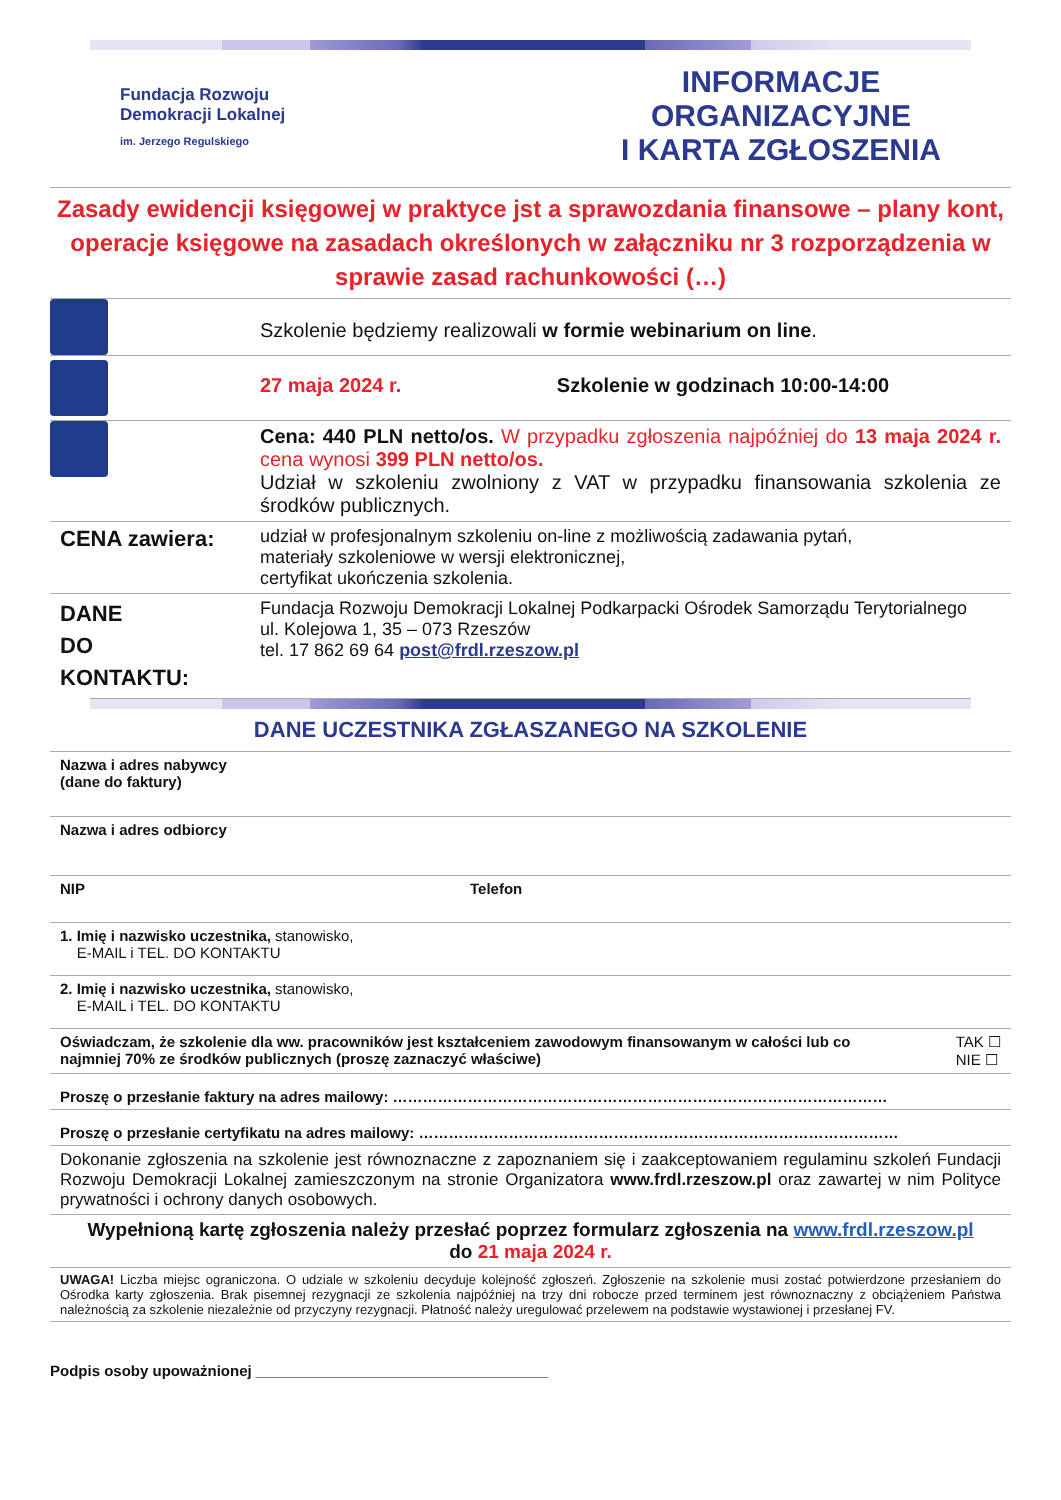Fundacja Rozwoju
Demokracji Lokalnej
im. Jerzego Regulskiego
INFORMACJE ORGANIZACYJNE
I KARTA ZGŁOSZENIA
Zasady ewidencji księgowej w praktyce jst a sprawozdania finansowe – plany kont, operacje księgowe na zasadach określonych w załączniku nr 3 rozporządzenia w sprawie zasad rachunkowości (…)
| | Szkolenie będziemy realizowali w formie webinarium on line . |
| | 27 maja 2024 r. Szkolenie w godzinach 10:00-14:00 |
| | Cena: 440 PLN netto/os. W przypadku zgłoszenia najpóźniej do 13 maja 2024 r. cena wynosi 399 PLN netto/os. Udział w szkoleniu zwolniony z VAT w przypadku finansowania szkolenia ze środków publicznych. |
| CENA zawiera: | udział w profesjonalnym szkoleniu on-line z możliwością zadawania pytań, materiały szkoleniowe w wersji elektronicznej, certyfikat ukończenia szkolenia. |
| DANE DO KONTAKTU: | Fundacja Rozwoju Demokracji Lokalnej Podkarpacki Ośrodek Samorządu Terytorialnego ul. Kolejowa 1, 35 – 073 Rzeszów tel. 17 862 69 64 post@frdl.rzeszow.pl |
DANE UCZESTNIKA ZGŁASZANEGO NA SZKOLENIE
| Nazwa i adres nabywcy (dane do faktury) | |
| Nazwa i adres odbiorcy | |
| NIP | Telefon |
| 1. Imię i nazwisko uczestnika, stanowisko, E-MAIL i TEL. DO KONTAKTU | |
| 2. Imię i nazwisko uczestnika, stanowisko, E-MAIL i TEL. DO KONTAKTU | |
| Oświadczam, że szkolenie dla ww. pracowników jest kształceniem zawodowym finansowanym w całości lub co najmniej 70% ze środków publicznych (proszę zaznaczyć właściwe) TAK ☐ NIE ☐ | |
| Proszę o przesłanie faktury na adres mailowy: ……………………………………………………………………………………… | |
| Proszę o przesłanie certyfikatu na adres mailowy: …………………………………………………………………………………… | |
| Dokonanie zgłoszenia na szkolenie jest równoznaczne z zapoznaniem się i zaakceptowaniem regulaminu szkoleń Fundacji Rozwoju Demokracji Lokalnej zamieszczonym na stronie Organizatora www.frdl.rzeszow.pl oraz zawartej w nim Polityce prywatności i ochrony danych osobowych. | |
| Wypełnioną kartę zgłoszenia należy przesłać poprzez formularz zgłoszenia na www.frdl.rzeszow.pl do 21 maja 2024 r. | |
| UWAGA! Liczba miejsc ograniczona. O udziale w szkoleniu decyduje kolejność zgłoszeń. Zgłoszenie na szkolenie musi zostać potwierdzone przesłaniem do Ośrodka karty zgłoszenia. Brak pisemnej rezygnacji ze szkolenia najpóźniej na trzy dni robocze przed terminem jest równoznaczny z obciążeniem Państwa należnością za szkolenie niezależnie od przyczyny rezygnacji. Płatność należy uregulować przelewem na podstawie wystawionej i przesłanej FV. | |
Podpis osoby upoważnionej ___________________________________